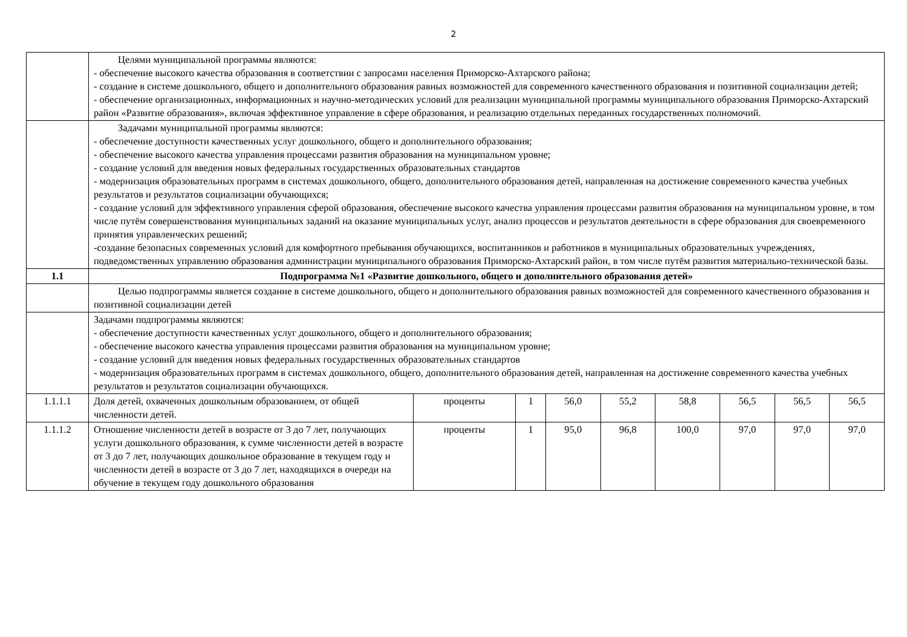2
| | Целями муниципальной программы являются: - обеспечение высокого качества образования в соответствии с запросами населения Приморско-Ахтарского района; - создание в системе дошкольного, общего и дополнительного образования равных возможностей для современного качественного образования и позитивной социализации детей; - обеспечение организационных, информационных и научно-методических условий для реализации муниципальной программы муниципального образования Приморско-Ахтарский район «Развитие образования», включая эффективное управление в сфере образования, и реализацию отдельных переданных государственных полномочий. | | | | | | | | |
| | Задачами муниципальной программы являются: - обеспечение доступности качественных услуг дошкольного, общего и дополнительного образования; - обеспечение высокого качества управления процессами развития образования на муниципальном уровне; - создание условий для введения новых федеральных государственных образовательных стандартов - модернизация образовательных программ в системах дошкольного, общего, дополнительного образования детей, направленная на достижение современного качества учебных результатов и результатов социализации обучающихся; - создание условий для эффективного управления сферой образования, обеспечение высокого качества управления процессами развития образования на муниципальном уровне, в том числе путём совершенствования муниципальных заданий на оказание муниципальных услуг, анализ процессов и результатов деятельности в сфере образования для своевременного принятия управленческих решений; -создание безопасных современных условий для комфортного пребывания обучающихся, воспитанников и работников в муниципальных образовательных учреждениях, подведомственных управлению образования администрации муниципального образования Приморско-Ахтарский район, в том числе путём развития материально-технической базы. | | | | | | | | |
| 1.1 | Подпрограмма №1 «Развитие дошкольного, общего и дополнительного образования детей» | | | | | | | | |
| | Целью подпрограммы является создание в системе дошкольного, общего и дополнительного образования равных возможностей для современного качественного образования и позитивной социализации детей | | | | | | | | |
| | Задачами подпрограммы являются: - обеспечение доступности качественных услуг дошкольного, общего и дополнительного образования; - обеспечение высокого качества управления процессами развития образования на муниципальном уровне; - создание условий для введения новых федеральных государственных образовательных стандартов - модернизация образовательных программ в системах дошкольного, общего, дополнительного образования детей, направленная на достижение современного качества учебных результатов и результатов социализации обучающихся. | | | | | | | | |
| 1.1.1.1 | Доля детей, охваченных дошкольным образованием, от общей численности детей. | проценты | 1 | 56,0 | 55,2 | 58,8 | 56,5 | 56,5 | 56,5 |
| 1.1.1.2 | Отношение численности детей в возрасте от 3 до 7 лет, получающих услуги дошкольного образования, к сумме численности детей в возрасте от 3 до 7 лет, получающих дошкольное образование в текущем году и численности детей в возрасте от 3 до 7 лет, находящихся в очереди на обучение в текущем году дошкольного образования | проценты | 1 | 95,0 | 96,8 | 100,0 | 97,0 | 97,0 | 97,0 |